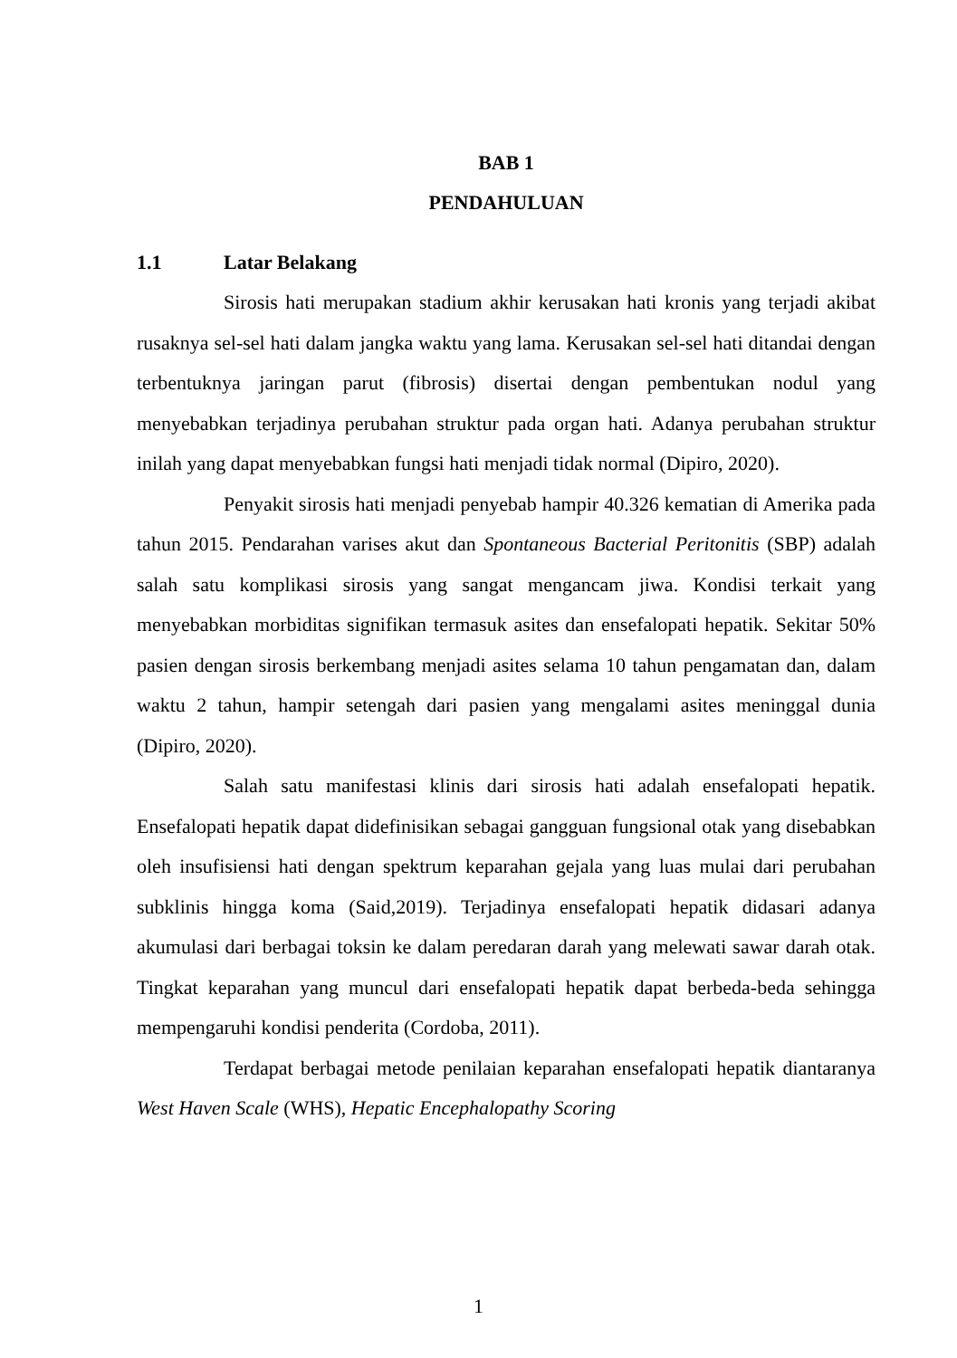BAB 1
PENDAHULUAN
1.1 Latar Belakang
Sirosis hati merupakan stadium akhir kerusakan hati kronis yang terjadi akibat rusaknya sel-sel hati dalam jangka waktu yang lama. Kerusakan sel-sel hati ditandai dengan terbentuknya jaringan parut (fibrosis) disertai dengan pembentukan nodul yang menyebabkan terjadinya perubahan struktur pada organ hati. Adanya perubahan struktur inilah yang dapat menyebabkan fungsi hati menjadi tidak normal (Dipiro, 2020).
Penyakit sirosis hati menjadi penyebab hampir 40.326 kematian di Amerika pada tahun 2015. Pendarahan varises akut dan Spontaneous Bacterial Peritonitis (SBP) adalah salah satu komplikasi sirosis yang sangat mengancam jiwa. Kondisi terkait yang menyebabkan morbiditas signifikan termasuk asites dan ensefalopati hepatik. Sekitar 50% pasien dengan sirosis berkembang menjadi asites selama 10 tahun pengamatan dan, dalam waktu 2 tahun, hampir setengah dari pasien yang mengalami asites meninggal dunia (Dipiro, 2020).
Salah satu manifestasi klinis dari sirosis hati adalah ensefalopati hepatik. Ensefalopati hepatik dapat didefinisikan sebagai gangguan fungsional otak yang disebabkan oleh insufisiensi hati dengan spektrum keparahan gejala yang luas mulai dari perubahan subklinis hingga koma (Said,2019). Terjadinya ensefalopati hepatik didasari adanya akumulasi dari berbagai toksin ke dalam peredaran darah yang melewati sawar darah otak. Tingkat keparahan yang muncul dari ensefalopati hepatik dapat berbeda-beda sehingga mempengaruhi kondisi penderita (Cordoba, 2011).
Terdapat berbagai metode penilaian keparahan ensefalopati hepatik diantaranya West Haven Scale (WHS), Hepatic Encephalopathy Scoring
1